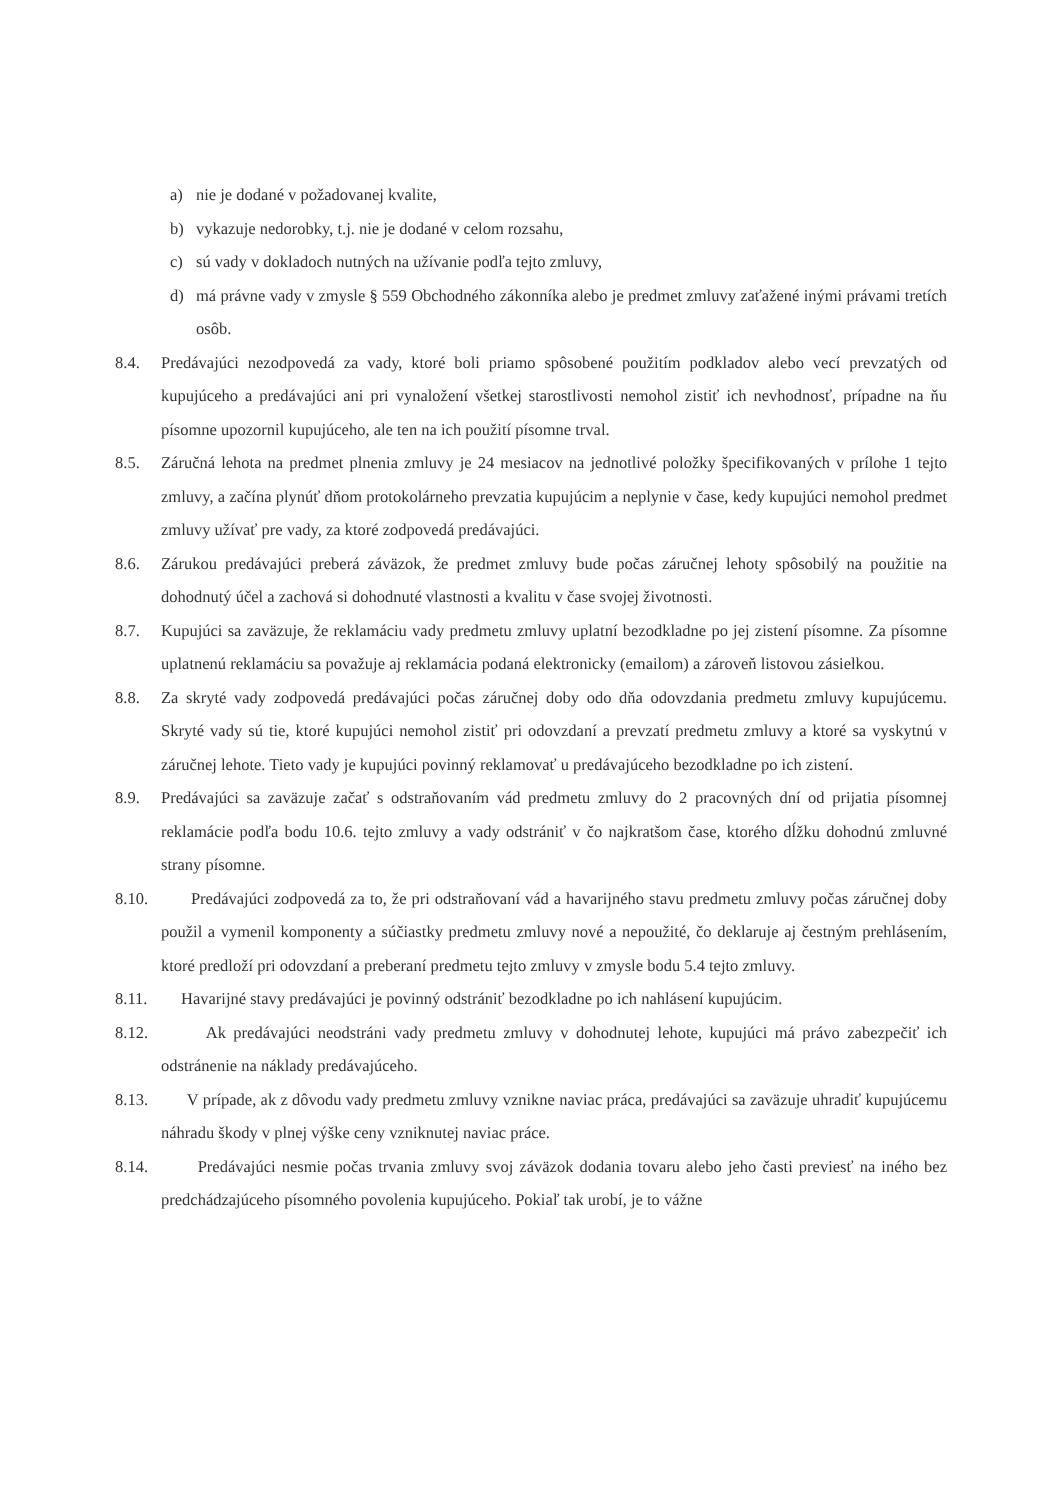a) nie je dodané v požadovanej kvalite,
b) vykazuje nedorobky, t.j. nie je dodané v celom rozsahu,
c) sú vady v dokladoch nutných na užívanie podľa tejto zmluvy,
d) má právne vady v zmysle § 559 Obchodného zákonníka alebo je predmet zmluvy zaťažené inými právami tretích osôb.
8.4. Predávajúci nezodpovedá za vady, ktoré boli priamo spôsobené použitím podkladov alebo vecí prevzatých od kupujúceho a predávajúci ani pri vynaložení všetkej starostlivosti nemohol zistiť ich nevhodnosť, prípadne na ňu písomne upozornil kupujúceho, ale ten na ich použití písomne trval.
8.5. Záručná lehota na predmet plnenia zmluvy je 24 mesiacov na jednotlivé položky špecifikovaných v prílohe 1 tejto zmluvy, a začína plynúť dňom protokolárneho prevzatia kupujúcim a neplynie v čase, kedy kupujúci nemohol predmet zmluvy užívať pre vady, za ktoré zodpovedá predávajúci.
8.6. Zárukou predávajúci preberá záväzok, že predmet zmluvy bude počas záručnej lehoty spôsobilý na použitie na dohodnutý účel a zachová si dohodnuté vlastnosti a kvalitu v čase svojej životnosti.
8.7. Kupujúci sa zaväzuje, že reklamáciu vady predmetu zmluvy uplatní bezodkladne po jej zistení písomne. Za písomne uplatnenú reklamáciu sa považuje aj reklamácia podaná elektronicky (emailom) a zároveň listovou zásielkou.
8.8. Za skryté vady zodpovedá predávajúci počas záručnej doby odo dňa odovzdania predmetu zmluvy kupujúcemu. Skryté vady sú tie, ktoré kupujúci nemohol zistiť pri odovzdaní a prevzatí predmetu zmluvy a ktoré sa vyskytnú v záručnej lehote. Tieto vady je kupujúci povinný reklamovať u predávajúceho bezodkladne po ich zistení.
8.9. Predávajúci sa zaväzuje začať s odstraňovaním vád predmetu zmluvy do 2 pracovných dní od prijatia písomnej reklamácie podľa bodu 10.6. tejto zmluvy a vady odstrániť v čo najkratšom čase, ktorého dĺžku dohodnú zmluvné strany písomne.
8.10.
Predávajúci zodpovedá za to, že pri odstraňovaní vád a havarijného stavu predmetu zmluvy počas záručnej doby použil a vymenil komponenty a súčiastky predmetu zmluvy nové a nepoužité, čo deklaruje aj čestným prehlásením, ktoré predloží pri odovzdaní a preberaní predmetu tejto zmluvy v zmysle bodu 5.4 tejto zmluvy.
8.11. Havarijné stavy predávajúci je povinný odstrániť bezodkladne po ich nahlásení kupujúcim.
8.12.
Ak predávajúci neodstráni vady predmetu zmluvy v dohodnutej lehote, kupujúci má právo zabezpečiť ich odstránenie na náklady predávajúceho.
8.13.
V prípade, ak z dôvodu vady predmetu zmluvy vznikne naviac práca, predávajúci sa zaväzuje uhradiť kupujúcemu náhradu škody v plnej výške ceny vzniknutej naviac práce.
8.14.
Predávajúci nesmie počas trvania zmluvy svoj záväzok dodania tovaru alebo jeho časti previesť na iného bez predchádzajúceho písomného povolenia kupujúceho. Pokiaľ tak urobí, je to vážne